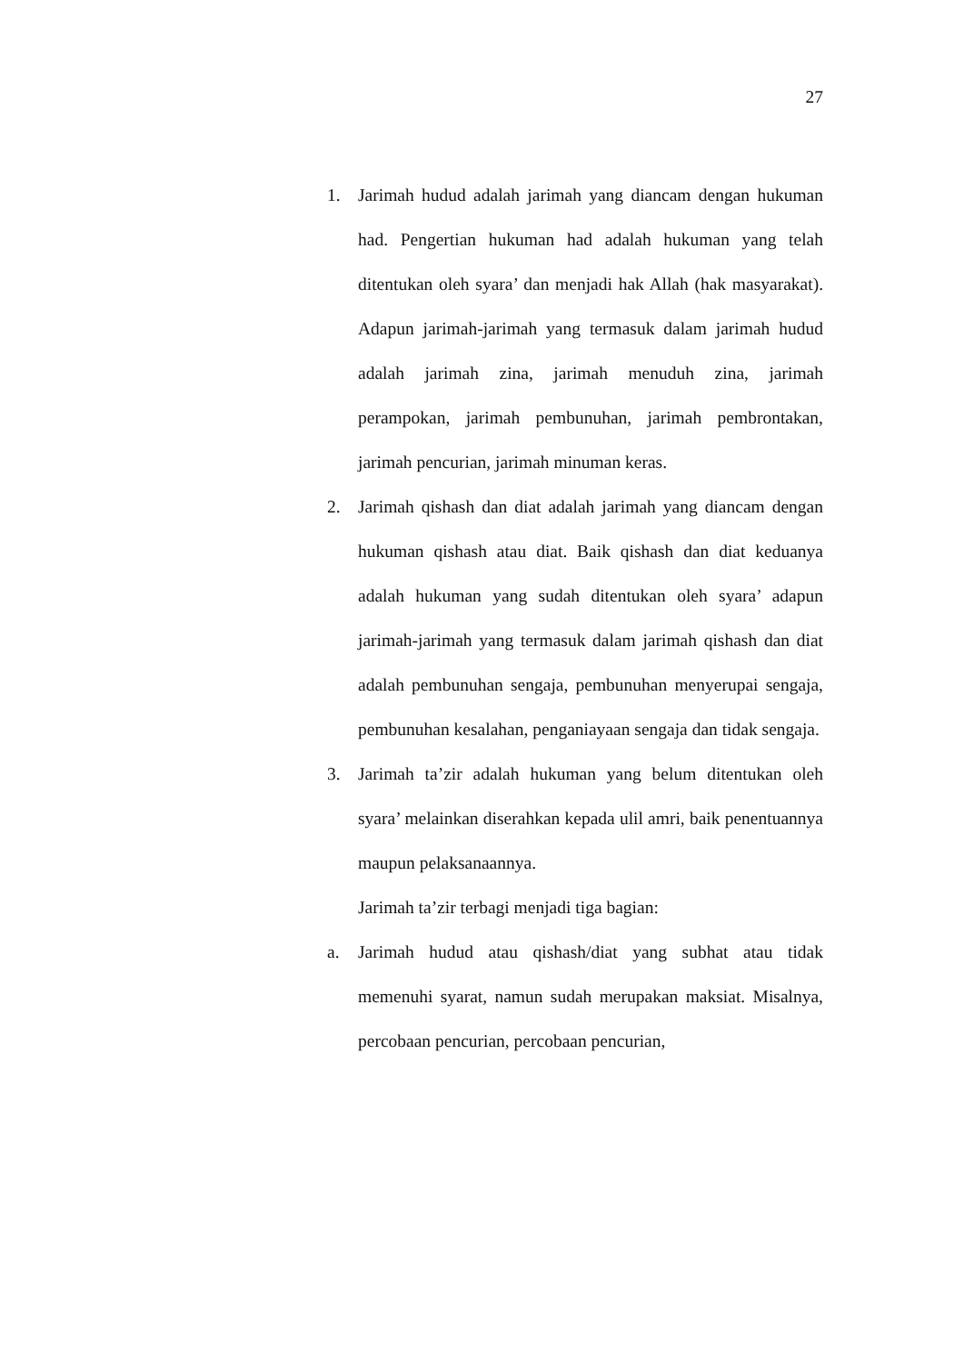27
1. Jarimah hudud adalah jarimah yang diancam dengan hukuman had. Pengertian hukuman had adalah hukuman yang telah ditentukan oleh syara’ dan menjadi hak Allah (hak masyarakat). Adapun jarimah-jarimah yang termasuk dalam jarimah hudud adalah jarimah zina, jarimah menuduh zina, jarimah perampokan, jarimah pembunuhan, jarimah pembrontakan, jarimah pencurian, jarimah minuman keras.
2. Jarimah qishash dan diat adalah jarimah yang diancam dengan hukuman qishash atau diat. Baik qishash dan diat keduanya adalah hukuman yang sudah ditentukan oleh syara’ adapun jarimah-jarimah yang termasuk dalam jarimah qishash dan diat adalah pembunuhan sengaja, pembunuhan menyerupai sengaja, pembunuhan kesalahan, penganiayaan sengaja dan tidak sengaja.
3. Jarimah ta’zir adalah hukuman yang belum ditentukan oleh syara’ melainkan diserahkan kepada ulil amri, baik penentuannya maupun pelaksanaannya.
Jarimah ta’zir terbagi menjadi tiga bagian:
a. Jarimah hudud atau qishash/diat yang subhat atau tidak memenuhi syarat, namun sudah merupakan maksiat. Misalnya, percobaan pencurian, percobaan pencurian,